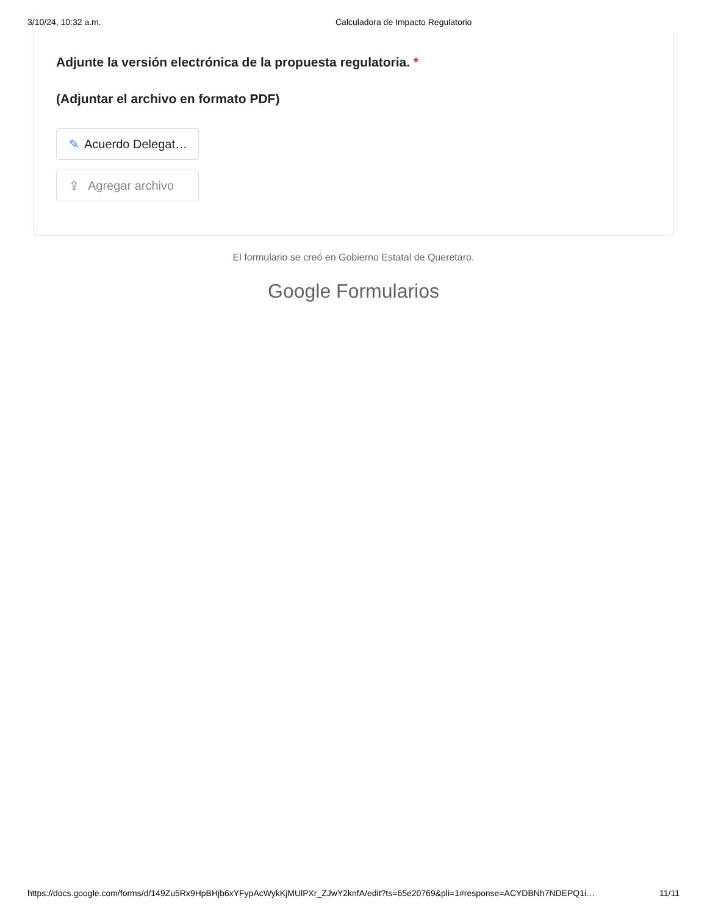3/10/24, 10:32 a.m. Calculadora de Impacto Regulatorio
Adjunte la versión electrónica de la propuesta regulatoria. *
(Adjuntar el archivo en formato PDF)
✎ Acuerdo Delegat…
⇪ Agregar archivo
El formulario se creó en Gobierno Estatal de Queretaro.
Google Formularios
https://docs.google.com/forms/d/149Zu5Rx9HpBHjb6xYFypAcWykKjMUlPXr_ZJwY2knfA/edit?ts=65e20769&pli=1#response=ACYDBNh7NDEPQ1i… 11/11